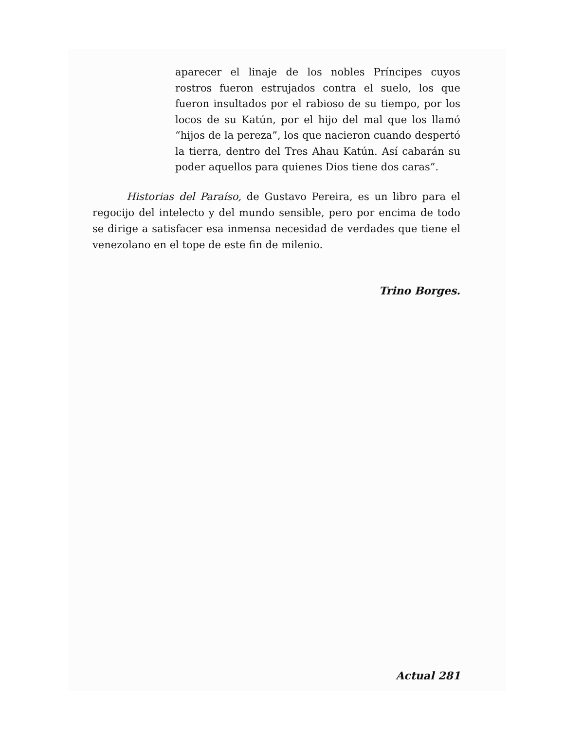aparecer el linaje de los nobles Príncipes cuyos rostros fueron estrujados contra el suelo, los que fueron insultados por el rabioso de su tiempo, por los locos de su Katún, por el hijo del mal que los llamó “hijos de la pereza”, los que nacieron cuando despertó la tierra, dentro del Tres Ahau Katún. Así cabarán su poder aquellos para quienes Dios tiene dos caras”.
Historias del Paraíso, de Gustavo Pereira, es un libro para el regocijo del intelecto y del mundo sensible, pero por encima de todo se dirige a satisfacer esa inmensa necesidad de verdades que tiene el venezolano en el tope de este fin de milenio.
Trino Borges.
Actual 281